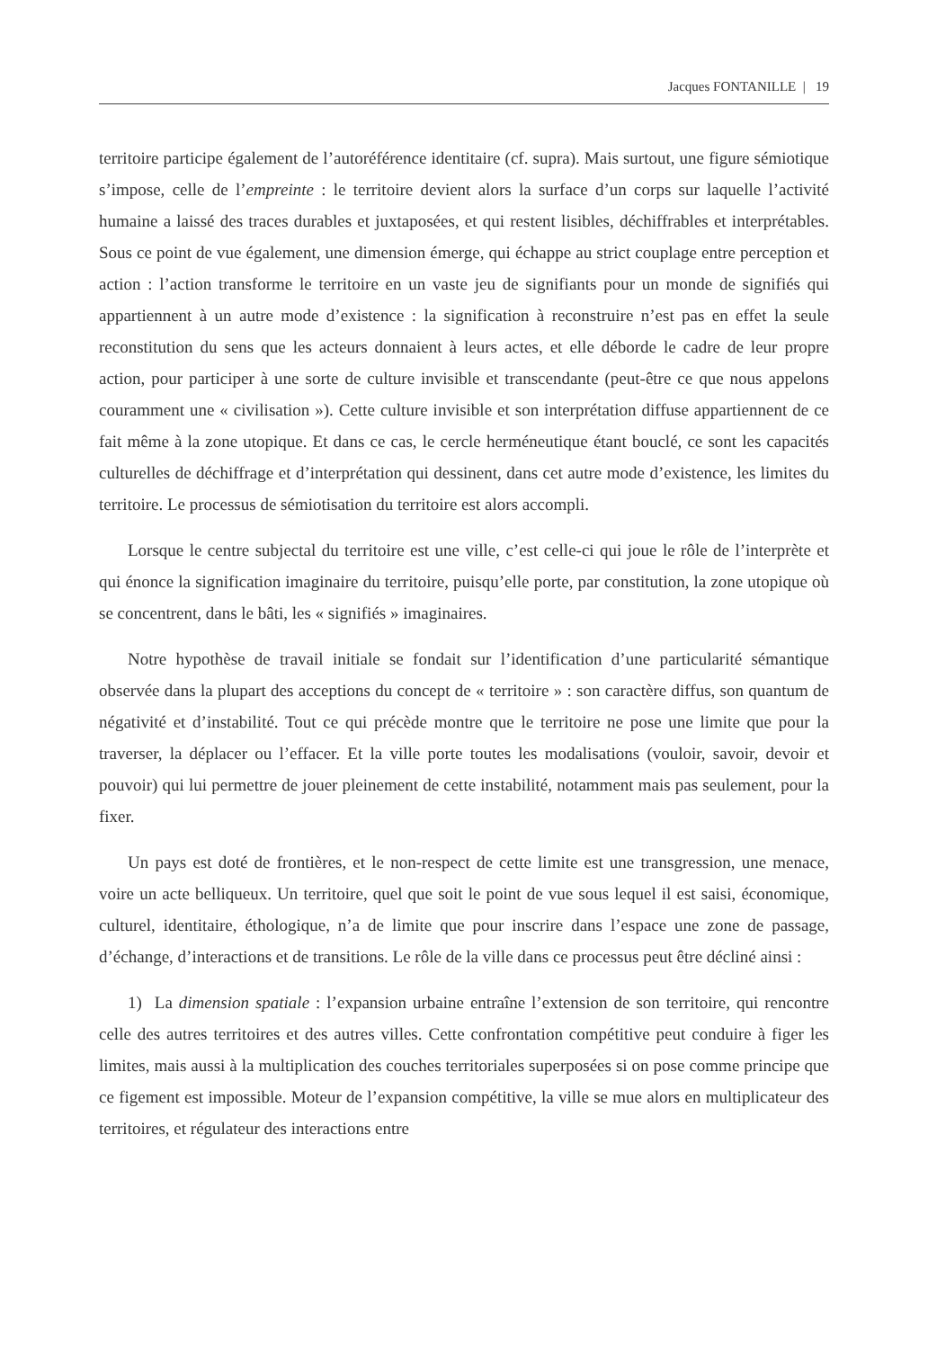Jacques FONTANILLE | 19
territoire participe également de l’autoréférence identitaire (cf. supra). Mais surtout, une figure sémiotique s’impose, celle de l’empreinte : le territoire devient alors la surface d’un corps sur laquelle l’activité humaine a laissé des traces durables et juxtaposées, et qui restent lisibles, déchiffrables et interprétables. Sous ce point de vue également, une dimension émerge, qui échappe au strict couplage entre perception et action : l’action transforme le territoire en un vaste jeu de signifiants pour un monde de signifiés qui appartiennent à un autre mode d’existence : la signification à reconstruire n’est pas en effet la seule reconstitution du sens que les acteurs donnaient à leurs actes, et elle déborde le cadre de leur propre action, pour participer à une sorte de culture invisible et transcendante (peut-être ce que nous appelons couramment une « civilisation »). Cette culture invisible et son interprétation diffuse appartiennent de ce fait même à la zone utopique. Et dans ce cas, le cercle herméneutique étant bouclé, ce sont les capacités culturelles de déchiffrage et d’interprétation qui dessinent, dans cet autre mode d’existence, les limites du territoire. Le processus de sémiotisation du territoire est alors accompli.
Lorsque le centre subjectal du territoire est une ville, c’est celle-ci qui joue le rôle de l’interprète et qui énonce la signification imaginaire du territoire, puisqu’elle porte, par constitution, la zone utopique où se concentrent, dans le bâti, les « signifiés » imaginaires.
Notre hypothèse de travail initiale se fondait sur l’identification d’une particularité sémantique observée dans la plupart des acceptions du concept de « territoire » : son caractère diffus, son quantum de négativité et d’instabilité. Tout ce qui précède montre que le territoire ne pose une limite que pour la traverser, la déplacer ou l’effacer. Et la ville porte toutes les modalisations (vouloir, savoir, devoir et pouvoir) qui lui permettre de jouer pleinement de cette instabilité, notamment mais pas seulement, pour la fixer.
Un pays est doté de frontières, et le non-respect de cette limite est une transgression, une menace, voire un acte belliqueux. Un territoire, quel que soit le point de vue sous lequel il est saisi, économique, culturel, identitaire, éthologique, n’a de limite que pour inscrire dans l’espace une zone de passage, d’échange, d’interactions et de transitions. Le rôle de la ville dans ce processus peut être décliné ainsi :
1) La dimension spatiale : l’expansion urbaine entraîne l’extension de son territoire, qui rencontre celle des autres territoires et des autres villes. Cette confrontation compétitive peut conduire à figer les limites, mais aussi à la multiplication des couches territoriales superposées si on pose comme principe que ce figement est impossible. Moteur de l’expansion compétitive, la ville se mue alors en multiplicateur des territoires, et régulateur des interactions entre